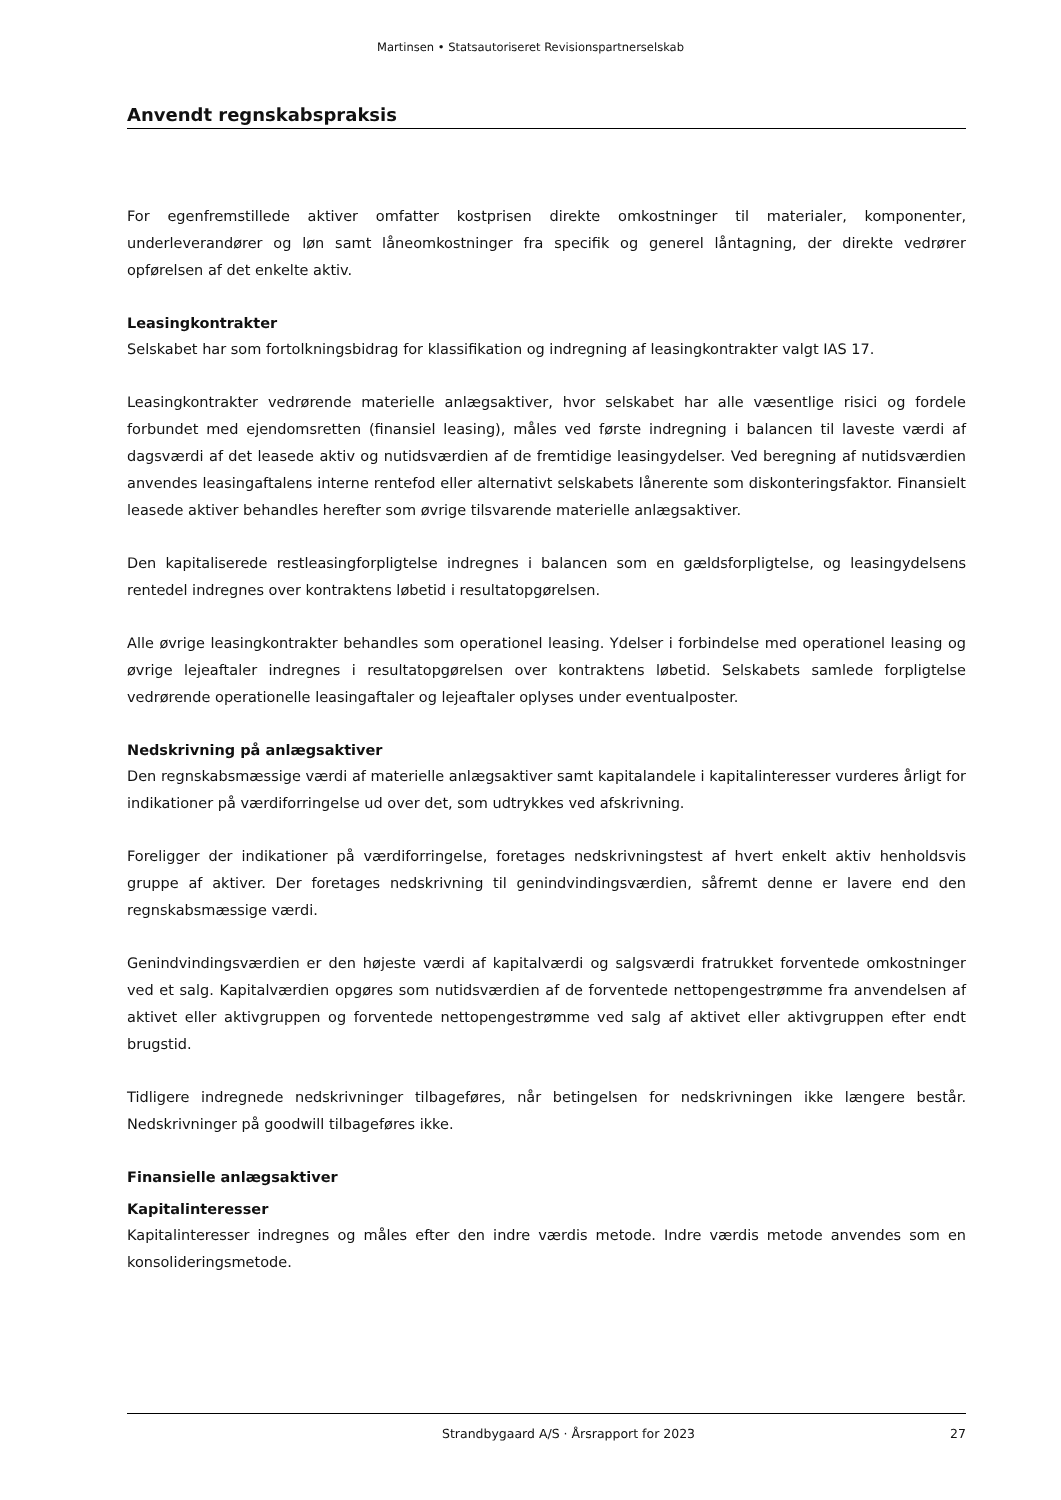Martinsen • Statsautoriseret Revisionspartnerselskab
Anvendt regnskabspraksis
For egenfremstillede aktiver omfatter kostprisen direkte omkostninger til materialer, komponenter, underleverandører og løn samt låneomkostninger fra specifik og generel låntagning, der direkte vedrører opførelsen af det enkelte aktiv.
Leasingkontrakter
Selskabet har som fortolkningsbidrag for klassifikation og indregning af leasingkontrakter valgt IAS 17.
Leasingkontrakter vedrørende materielle anlægsaktiver, hvor selskabet har alle væsentlige risici og fordele forbundet med ejendomsretten (finansiel leasing), måles ved første indregning i balancen til laveste værdi af dagsværdi af det leasede aktiv og nutidsværdien af de fremtidige leasingydelser. Ved beregning af nutidsværdien anvendes leasingaftalens interne rentefod eller alternativt selskabets lånerente som diskonteringsfaktor. Finansielt leasede aktiver behandles herefter som øvrige tilsvarende materielle anlægsaktiver.
Den kapitaliserede restleasingforpligtelse indregnes i balancen som en gældsforpligtelse, og leasingydelsens rentedel indregnes over kontraktens løbetid i resultatopgørelsen.
Alle øvrige leasingkontrakter behandles som operationel leasing. Ydelser i forbindelse med operationel leasing og øvrige lejeaftaler indregnes i resultatopgørelsen over kontraktens løbetid. Selskabets samlede forpligtelse vedrørende operationelle leasingaftaler og lejeaftaler oplyses under eventualposter.
Nedskrivning på anlægsaktiver
Den regnskabsmæssige værdi af materielle anlægsaktiver samt kapitalandele i kapitalinteresser vurderes årligt for indikationer på værdiforringelse ud over det, som udtrykkes ved afskrivning.
Foreligger der indikationer på værdiforringelse, foretages nedskrivningstest af hvert enkelt aktiv henholdsvis gruppe af aktiver. Der foretages nedskrivning til genindvindingsværdien, såfremt denne er lavere end den regnskabsmæssige værdi.
Genindvindingsværdien er den højeste værdi af kapitalværdi og salgsværdi fratrukket forventede omkostninger ved et salg. Kapitalværdien opgøres som nutidsværdien af de forventede nettopengestrømme fra anvendelsen af aktivet eller aktivgruppen og forventede nettopengestrømme ved salg af aktivet eller aktivgruppen efter endt brugstid.
Tidligere indregnede nedskrivninger tilbageføres, når betingelsen for nedskrivningen ikke længere består. Nedskrivninger på goodwill tilbageføres ikke.
Finansielle anlægsaktiver
Kapitalinteresser
Kapitalinteresser indregnes og måles efter den indre værdis metode. Indre værdis metode anvendes som en konsolideringsmetode.
Strandbygaard A/S · Årsrapport for 2023 27